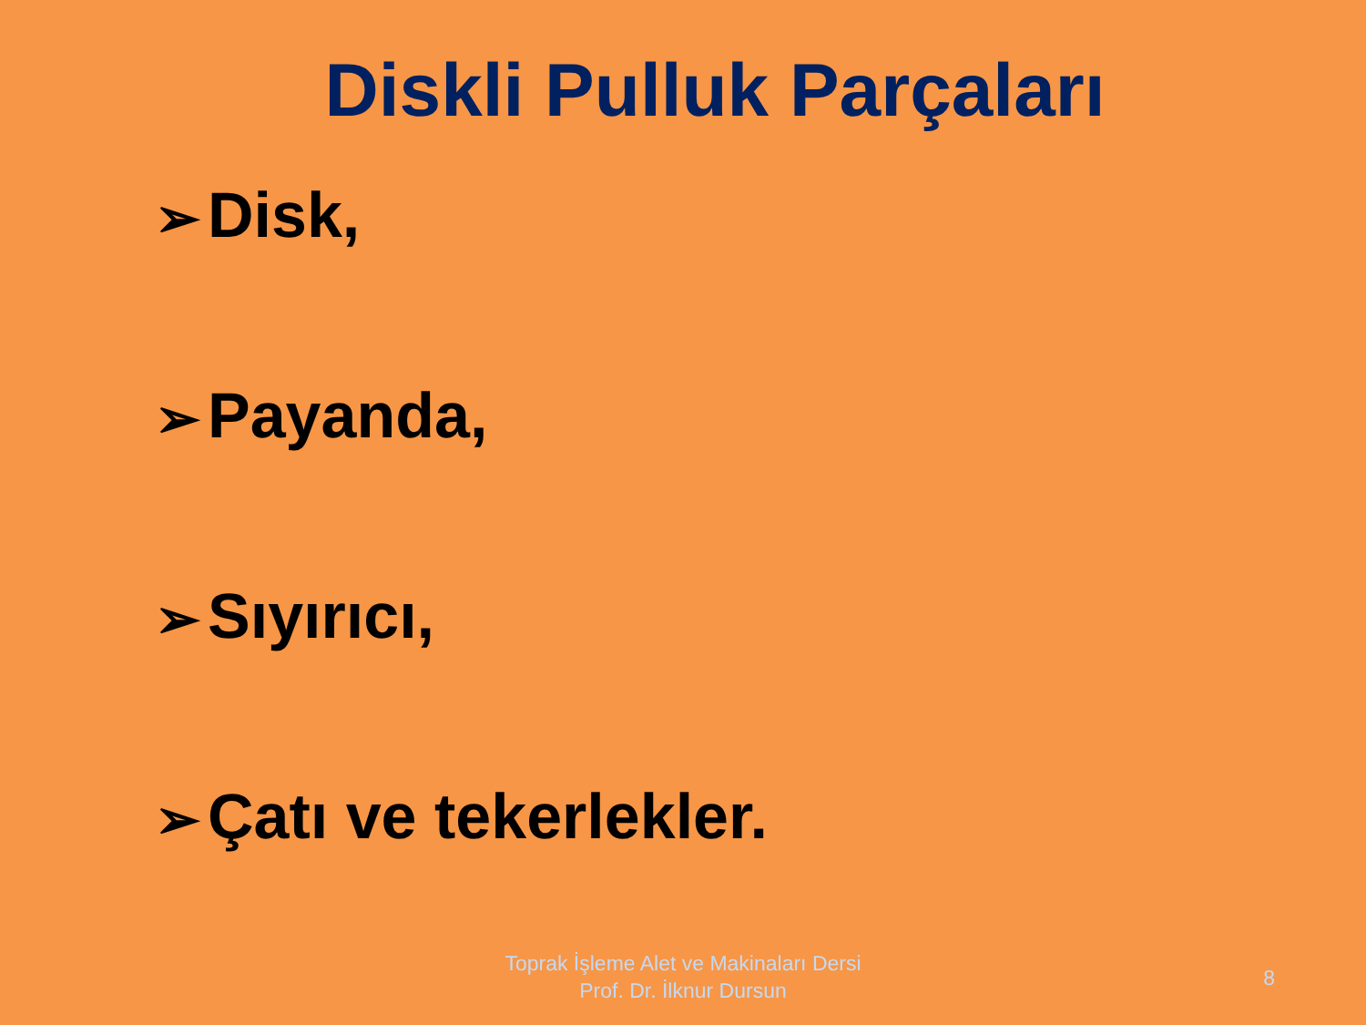Diskli Pulluk Parçaları
➢ Disk,
➢ Payanda,
➢ Sıyırıcı,
➢ Çatı ve tekerlekler.
Toprak İşleme Alet ve Makinaları Dersi
Prof. Dr. İlknur Dursun
8